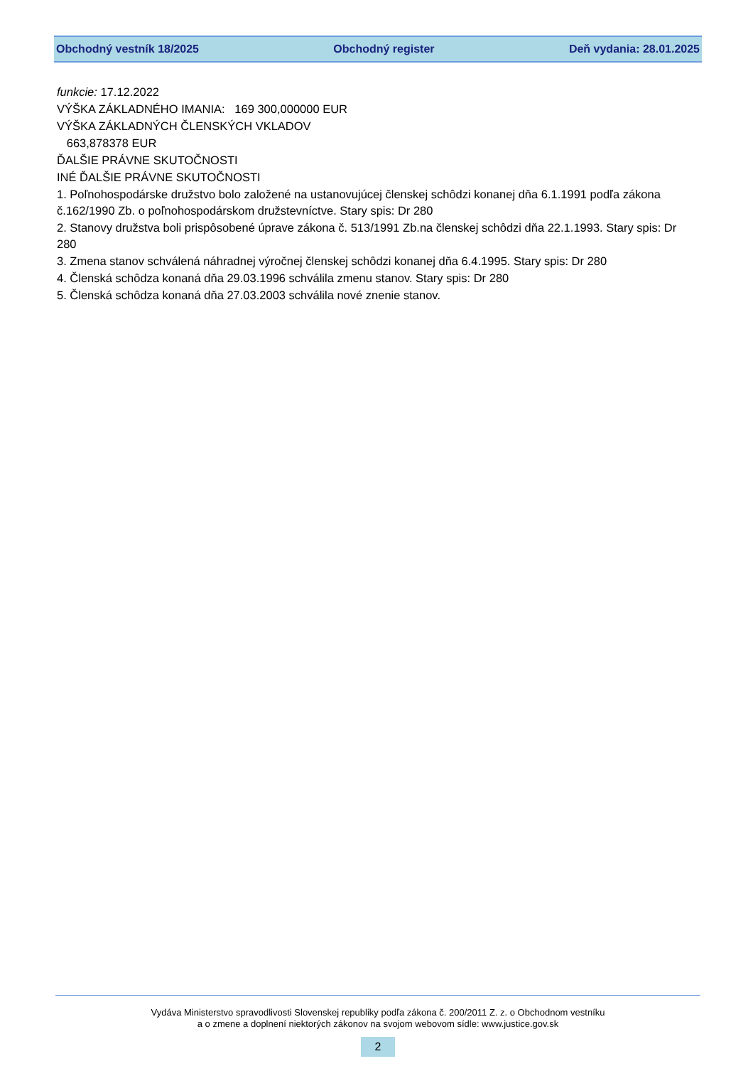Obchodný vestník 18/2025 Obchodný register Deň vydania: 28.01.2025
funkcie: 17.12.2022
VÝŠKA ZÁKLADNÉHO IMANIA: 169 300,000000 EUR
VÝŠKA ZÁKLADNÝCH ČLENSKÝCH VKLADOV
663,878378 EUR
ĎALŠIE PRÁVNE SKUTOČNOSTI
INÉ ĎALŠIE PRÁVNE SKUTOČNOSTI
1. Poľnohospodárske družstvo bolo založené na ustanovujúcej členskej schôdzi konanej dňa 6.1.1991 podľa zákona č.162/1990 Zb. o poľnohospodárskom družstevníctve. Stary spis: Dr 280
2. Stanovy družstva boli prispôsobené úprave zákona č. 513/1991 Zb.na členskej schôdzi dňa 22.1.1993. Stary spis: Dr 280
3. Zmena stanov schválená náhradnej výročnej členskej schôdzi konanej dňa 6.4.1995. Stary spis: Dr 280
4. Členská schôdza konaná dňa 29.03.1996 schválila zmenu stanov. Stary spis: Dr 280
5. Členská schôdza konaná dňa 27.03.2003 schválila nové znenie stanov.
Vydáva Ministerstvo spravodlivosti Slovenskej republiky podľa zákona č. 200/2011 Z. z. o Obchodnom vestníku
a o zmene a doplnení niektorých zákonov na svojom webovom sídle: www.justice.gov.sk
2